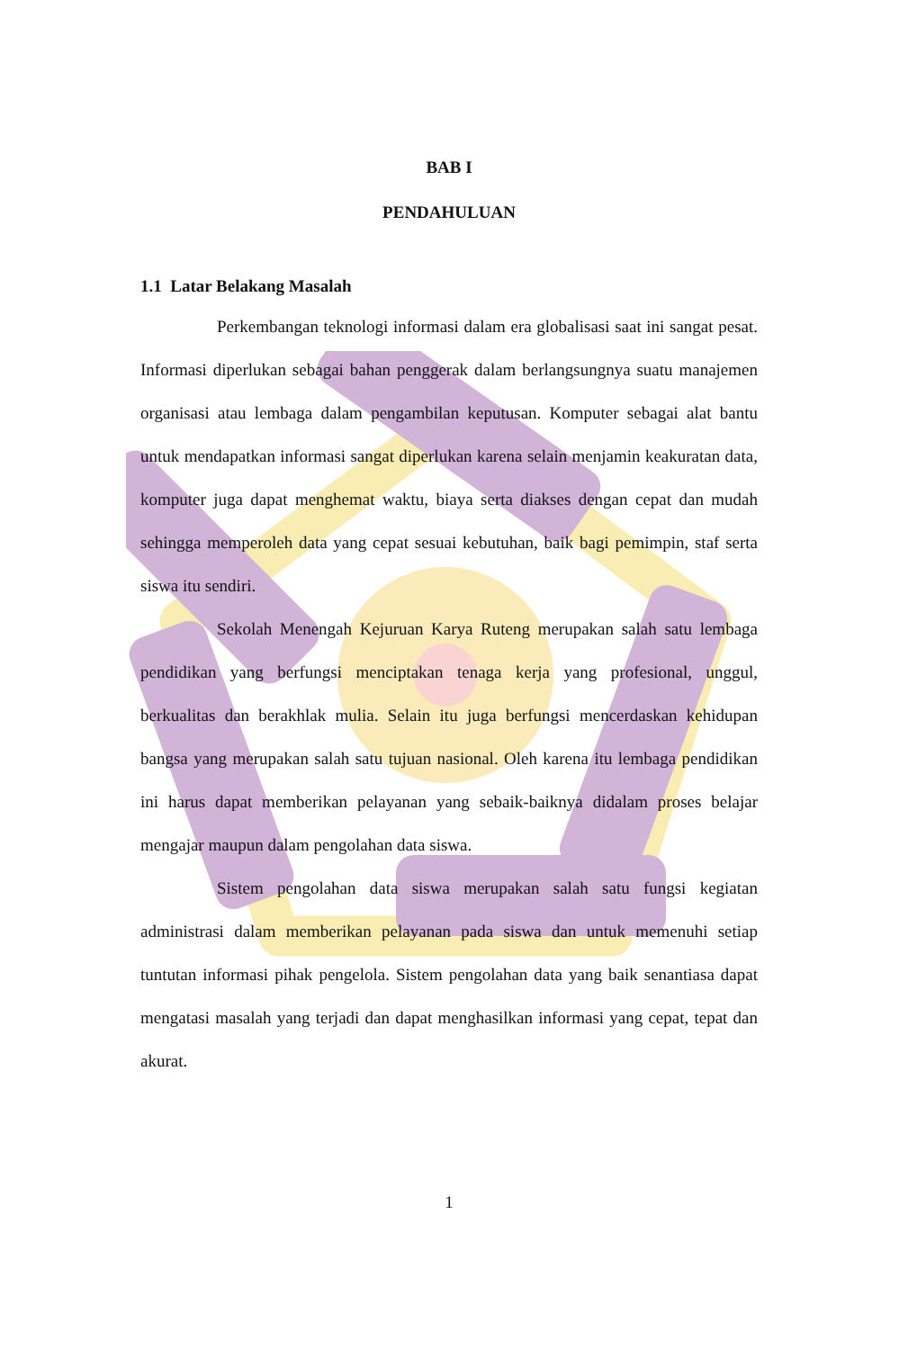BAB I
PENDAHULUAN
1.1 Latar Belakang Masalah
Perkembangan teknologi informasi dalam era globalisasi saat ini sangat pesat. Informasi diperlukan sebagai bahan penggerak dalam berlangsungnya suatu manajemen organisasi atau lembaga dalam pengambilan keputusan. Komputer sebagai alat bantu untuk mendapatkan informasi sangat diperlukan karena selain menjamin keakuratan data, komputer juga dapat menghemat waktu, biaya serta diakses dengan cepat dan mudah sehingga memperoleh data yang cepat sesuai kebutuhan, baik bagi pemimpin, staf serta siswa itu sendiri.
Sekolah Menengah Kejuruan Karya Ruteng merupakan salah satu lembaga pendidikan yang berfungsi menciptakan tenaga kerja yang profesional, unggul, berkualitas dan berakhlak mulia. Selain itu juga berfungsi mencerdaskan kehidupan bangsa yang merupakan salah satu tujuan nasional. Oleh karena itu lembaga pendidikan ini harus dapat memberikan pelayanan yang sebaik-baiknya didalam proses belajar mengajar maupun dalam pengolahan data siswa.
Sistem pengolahan data siswa merupakan salah satu fungsi kegiatan administrasi dalam memberikan pelayanan pada siswa dan untuk memenuhi setiap tuntutan informasi pihak pengelola. Sistem pengolahan data yang baik senantiasa dapat mengatasi masalah yang terjadi dan dapat menghasilkan informasi yang cepat, tepat dan akurat.
1